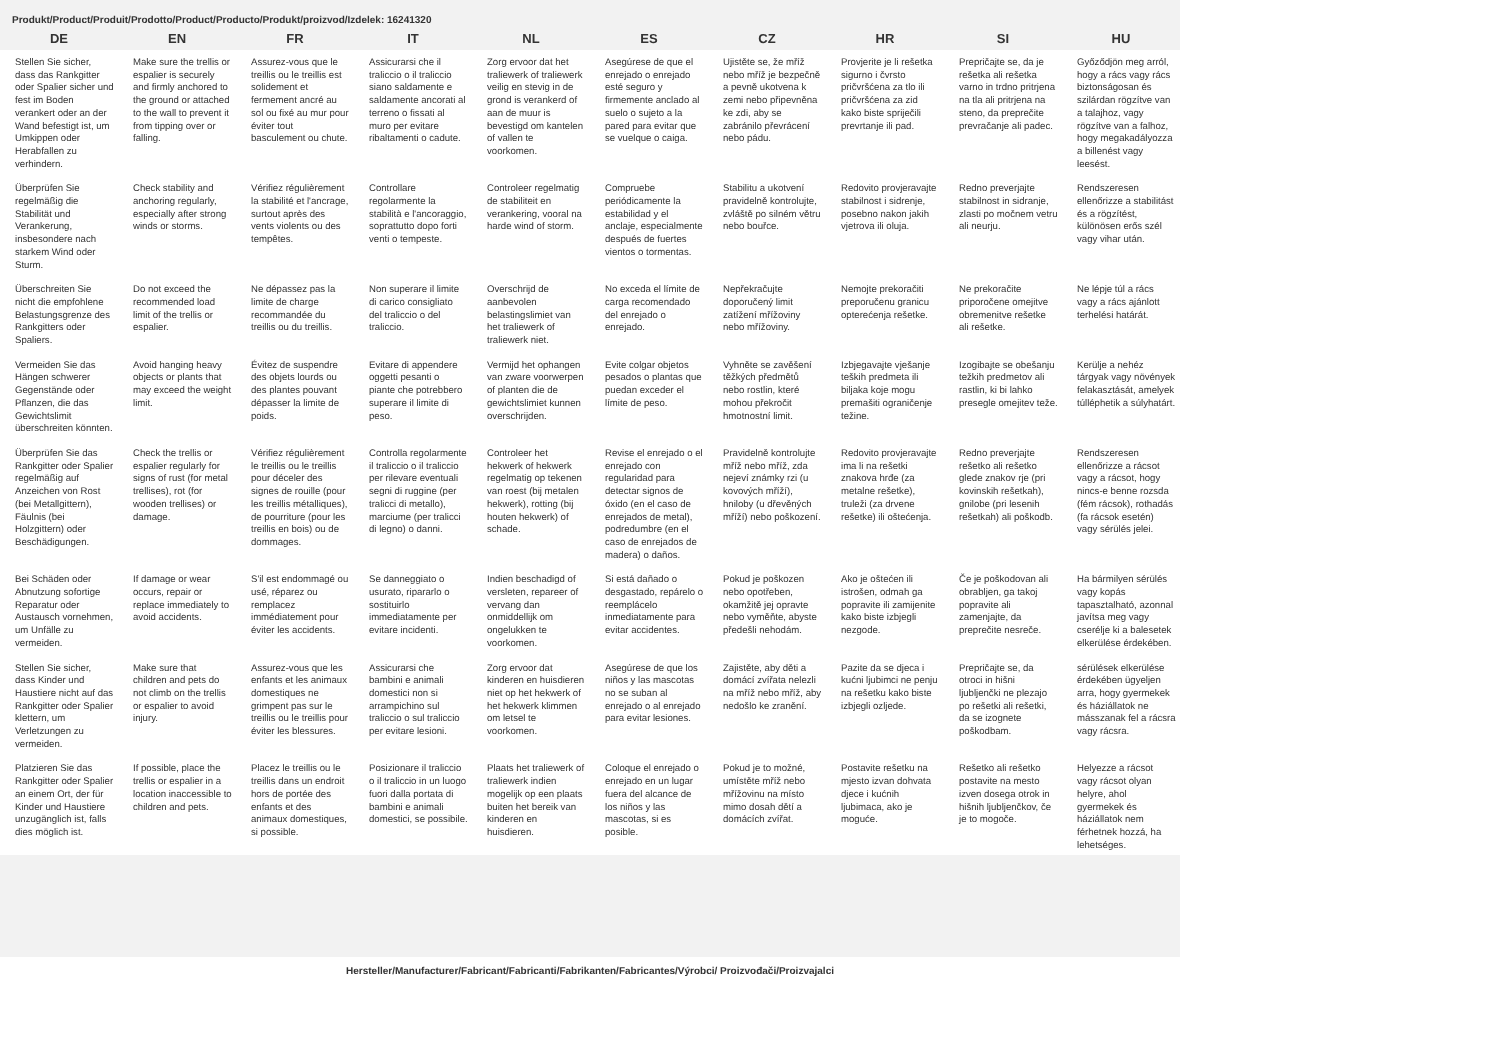Produkt/Product/Produit/Prodotto/Product/Producto/Produkt/proizvod/Izdelek: 16241320
| DE | EN | FR | IT | NL | ES | CZ | HR | SI | HU |
| --- | --- | --- | --- | --- | --- | --- | --- | --- | --- |
| Stellen Sie sicher, dass das Rankgitter oder Spalier sicher und fest im Boden verankert oder an der Wand befestigt ist, um Umkippen oder Herabfallen zu verhindern. | Make sure the trellis or espalier is securely and firmly anchored to the ground or attached to the wall to prevent it from tipping over or falling. | Assurez-vous que le treillis ou le treillis est solidement et fermement ancré au sol ou fixé au mur pour éviter tout basculement ou chute. | Assicurarsi che il traliccio o il traliccio siano saldamente e saldamente ancorati al terreno o fissati al muro per evitare ribaltamenti o cadute. | Zorg ervoor dat het traliewerk of traliewerk veilig en stevig in de grond is verankerd of aan de muur is bevestigd om kantelen of vallen te voorkomen. | Asegúrese de que el enrejado o enrejado esté seguro y firmemente anclado al suelo o sujeto a la pared para evitar que se vuelque o caiga. | Ujistěte se, že mříž nebo mříž je bezpečně a pevně ukotvena k zemi nebo připevněna ke zdi, aby se zabránilo převrácení nebo pádu. | Provjerite je li rešetka sigurno i čvrsto pričvršćena za tlo ili pričvršćena za zid kako biste spriječili prevrtanje ili pad. | Prepričajte se, da je rešetka ali rešetka varno in trdno pritrjena na tla ali pritrjena na steno, da preprečite prevračanje ali padec. | Győződjön meg arról, hogy a rács vagy rács biztonságosan és szilárdan rögzítve van a talajhoz, vagy rögzítve van a falhoz, hogy megakadályozza a billenést vagy leesést. |
| Überprüfen Sie regelmäßig die Stabilität und Verankerung, insbesondere nach starkem Wind oder Sturm. | Check stability and anchoring regularly, especially after strong winds or storms. | Vérifiez régulièrement la stabilité et l'ancrage, surtout après des vents violents ou des tempêtes. | Controllare regolarmente la stabilità e l'ancoraggio, soprattutto dopo forti venti o tempeste. | Controleer regelmatig de stabiliteit en verankering, vooral na harde wind of storm. | Compruebe periódicamente la estabilidad y el anclaje, especialmente después de fuertes vientos o tormentas. | Stabilitu a ukotvení pravidelně kontrolujte, zvláště po silném větru nebo bouřce. | Redovito provjeravajte stabilnost i sidrenje, posebno nakon jakih vjetrova ili oluja. | Redno preverjajte stabilnost in sidranje, zlasti po močnem vetru ali neurju. | Rendszeresen ellenőrizze a stabilitást és a rögzítést, különösen erős szél vagy vihar után. |
| Überschreiten Sie nicht die empfohlene Belastungsgrenze des Rankgitters oder Spaliers. | Do not exceed the recommended load limit of the trellis or espalier. | Ne dépassez pas la limite de charge recommandée du treillis ou du treillis. | Non superare il limite di carico consigliato del traliccio o del traliccio. | Overschrijd de aanbevolen belastingslimiet van het traliewerk of traliewerk niet. | No exceda el límite de carga recomendado del enrejado o enrejado. | Nepřekračujte doporučený limit zatížení mřížoviny nebo mřížoviny. | Nemojte prekoračiti preporučenu granicu opterećenja rešetke. | Ne prekoračite priporočene omejitve obremenitve rešetke ali rešetke. | Ne lépje túl a rács vagy a rács ajánlott terhelési határát. |
| Vermeiden Sie das Hängen schwerer Gegenstände oder Pflanzen, die das Gewichtslimit überschreiten könnten. | Avoid hanging heavy objects or plants that may exceed the weight limit. | Évitez de suspendre des objets lourds ou des plantes pouvant dépasser la limite de poids. | Evitare di appendere oggetti pesanti o piante che potrebbero superare il limite di peso. | Vermijd het ophangen van zware voorwerpen of planten die de gewichtslimiet kunnen overschrijden. | Evite colgar objetos pesados o plantas que puedan exceder el límite de peso. | Vyhněte se zavěšení těžkých předmětů nebo rostlin, které mohou překročit hmotnostní limit. | Izbjegavajte vješanje teških predmeta ili biljaka koje mogu premašiti ograničenje težine. | Izogibajte se obešanju težkih predmetov ali rastlin, ki bi lahko presegle omejitev teže. | Kerülje a nehéz tárgyak vagy növények felakasztását, amelyek túlléphetik a súlyhatárt. |
| Überprüfen Sie das Rankgitter oder Spalier regelmäßig auf Anzeichen von Rost (bei Metallgittern), Fäulnis (bei Holzgittern) oder Beschädigungen. | Check the trellis or espalier regularly for signs of rust (for metal trellises), rot (for wooden trellises) or damage. | Vérifiez régulièrement le treillis ou le treillis pour déceler des signes de rouille (pour les treillis métalliques), de pourriture (pour les treillis en bois) ou de dommages. | Controlla regolarmente il traliccio o il traliccio per rilevare eventuali segni di ruggine (per tralicci di metallo), marciume (per tralicci di legno) o danni. | Controleer het hekwerk of hekwerk regelmatig op tekenen van roest (bij metalen hekwerk), rotting (bij houten hekwerk) of schade. | Revise el enrejado o el enrejado con regularidad para detectar signos de óxido (en el caso de enrejados de metal), podredumbre (en el caso de enrejados de madera) o daños. | Pravidelně kontrolujte mříž nebo mříž, zda nejeví známky rzi (u kovových mříží), hniloby (u dřevěných mříží) nebo poškození. | Redovito provjeravajte ima li na rešetki znakova hrđe (za metalne rešetke), truleži (za drvene rešetke) ili oštećenja. | Redno preverjajte rešetko ali rešetko glede znakov rje (pri kovinskih rešetkah), gnilobe (pri lesenih rešetkah) ali poškodb. | Rendszeresen ellenőrizze a rácsot vagy a rácsot, hogy nincs-e benne rozsda (fém rácsok), rothadás (fa rácsok esetén) vagy sérülés jelei. |
| Bei Schäden oder Abnutzung sofortige Reparatur oder Austausch vornehmen, um Unfälle zu vermeiden. | If damage or wear occurs, repair or replace immediately to avoid accidents. | S'il est endommagé ou usé, réparez ou remplacez immédiatement pour éviter les accidents. | Se danneggiato o usurato, ripararlo o sostituirlo immediatamente per evitare incidenti. | Indien beschadigd of versleten, repareer of vervang dan onmiddellijk om ongelukken te voorkomen. | Si está dañado o desgastado, repárelo o reemplácelo inmediatamente para evitar accidentes. | Pokud je poškozen nebo opotřeben, okamžitě jej opravte nebo vyměňte, abyste předešli nehodám. | Ako je oštećen ili istrošen, odmah ga popravite ili zamijenite kako biste izbjegli nezgode. | Če je poškodovan ali obrabljen, ga takoj popravite ali zamenjajte, da preprečite nesreče. | Ha bármilyen sérülés vagy kopás tapasztalható, azonnal javítsa meg vagy cserélje ki a balesetek elkerülése érdekében. |
| Stellen Sie sicher, dass Kinder und Haustiere nicht auf das Rankgitter oder Spalier klettern, um Verletzungen zu vermeiden. | Make sure that children and pets do not climb on the trellis or espalier to avoid injury. | Assurez-vous que les enfants et les animaux domestiques ne grimpent pas sur le treillis ou le treillis pour éviter les blessures. | Assicurarsi che bambini e animali domestici non si arrampichino sul traliccio o sul traliccio per evitare lesioni. | Zorg ervoor dat kinderen en huisdieren niet op het hekwerk of het hekwerk klimmen om letsel te voorkomen. | Asegúrese de que los niños y las mascotas no se suban al enrejado o al enrejado para evitar lesiones. | Zajistěte, aby děti a domácí zvířata nelezli na mříž nebo mříž, aby nedošlo ke zranění. | Pazite da se djeca i kućni ljubimci ne penju na rešetku kako biste izbjegli ozljede. | Prepričajte se, da otroci in hišni ljubljenčki ne plezajo po rešetki ali rešetki, da se izognete poškodbam. | sérülések elkerülése érdekében ügyeljen arra, hogy gyermekek és háziállatok ne másszanak fel a rácsra vagy rácsra. |
| Platzieren Sie das Rankgitter oder Spalier an einem Ort, der für Kinder und Haustiere unzugänglich ist, falls dies möglich ist. | If possible, place the trellis or espalier in a location inaccessible to children and pets. | Placez le treillis ou le treillis dans un endroit hors de portée des enfants et des animaux domestiques, si possible. | Posizionare il traliccio o il traliccio in un luogo fuori dalla portata di bambini e animali domestici, se possibile. | Plaats het traliewerk of traliewerk indien mogelijk op een plaats buiten het bereik van kinderen en huisdieren. | Coloque el enrejado o enrejado en un lugar fuera del alcance de los niños y las mascotas, si es posible. | Pokud je to možné, umístěte mříž nebo mřížovinu na místo mimo dosah dětí a domácích zvířat. | Postavite rešetku na mjesto izvan dohvata djece i kućnih ljubimaca, ako je moguće. | Rešetko ali rešetko postavite na mesto izven dosega otrok in hišnih ljubljenčkov, če je to mogoče. | Helyezze a rácsot vagy rácsot olyan helyre, ahol gyermekek és háziállatok nem férhetnek hozzá, ha lehetséges. |
Hersteller/Manufacturer/Fabricant/Fabricanti/Fabrikanten/Fabricantes/Výrobci/ Proizvođači/Proizvajalci